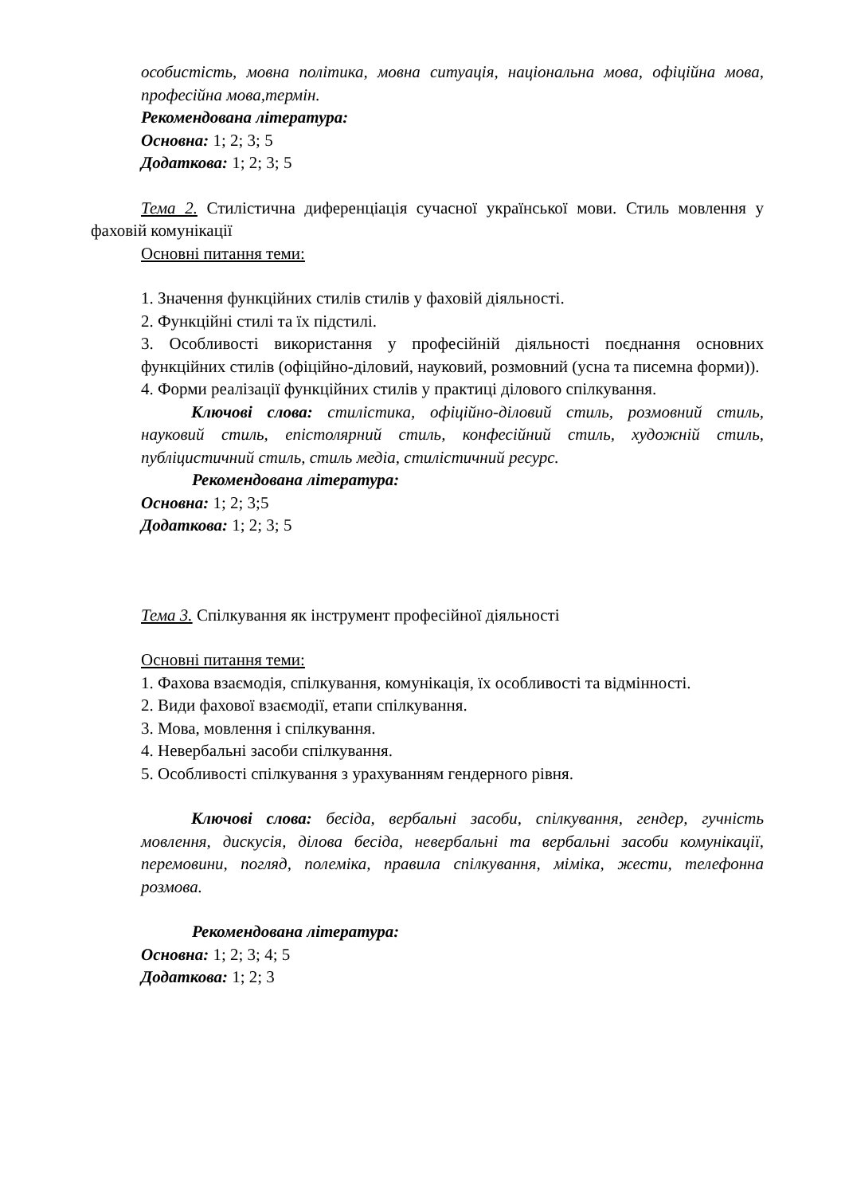особистість, мовна політика, мовна ситуація, національна мова, офіційна мова, професійна мова,термін.
Рекомендована література:
Основна: 1; 2; 3; 5
Додаткова: 1; 2; 3; 5
Тема 2. Стилістична диференціація сучасної української мови. Стиль мовлення у фаховій комунікації
Основні питання теми:
1. Значення функційних стилів стилів у фаховій діяльності.
2. Функційні стилі та їх підстилі.
3. Особливості використання у професійній діяльності поєднання основних функційних стилів (офіційно-діловий, науковий, розмовний (усна та писемна форми)).
4. Форми реалізації функційних стилів у практиці ділового спілкування.
Ключові слова: стилістика, офіційно-діловий стиль, розмовний стиль, науковий стиль, епістолярний стиль, конфесійний стиль, художній стиль, публіцистичний стиль, стиль медіа, стилістичний ресурс.
Рекомендована література:
Основна: 1; 2; 3;5
Додаткова: 1; 2; 3; 5
Тема 3. Спілкування як інструмент професійної діяльності
Основні питання теми:
1. Фахова взаємодія, спілкування, комунікація, їх особливості та відмінності.
2. Види фахової взаємодії, етапи спілкування.
3. Мова, мовлення і спілкування.
4. Невербальні засоби спілкування.
5. Особливості спілкування з урахуванням гендерного рівня.
Ключові слова: бесіда, вербальні засоби, спілкування, гендер, гучність мовлення, дискусія, ділова бесіда, невербальні та вербальні засоби комунікації, перемовини, погляд, полеміка, правила спілкування, міміка, жести, телефонна розмова.
Рекомендована література:
Основна: 1; 2; 3; 4; 5
Додаткова: 1; 2; 3